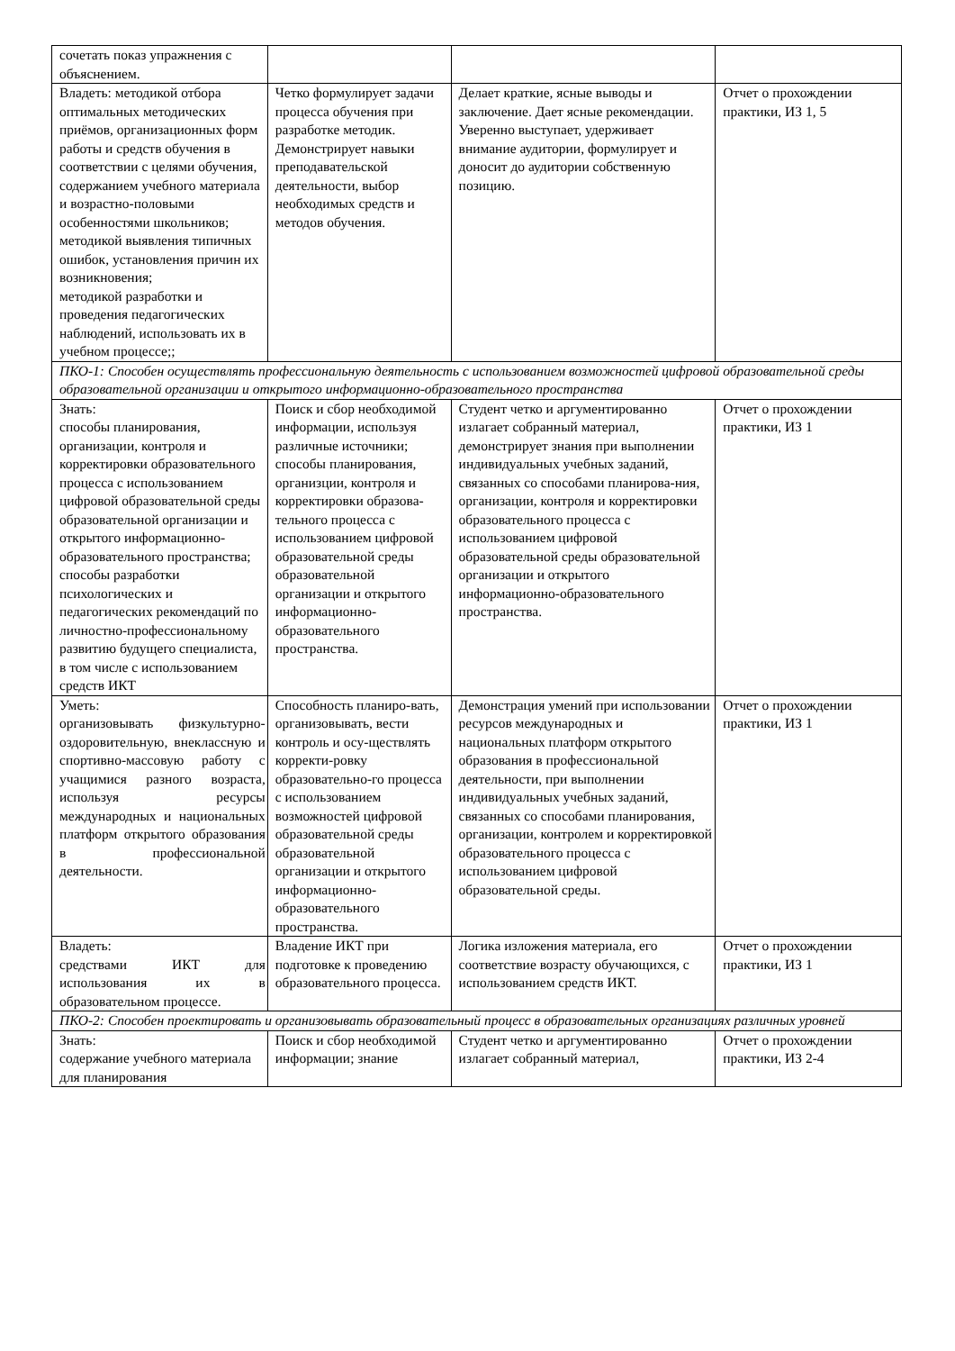| сочетать показ упражнения с объяснением. | | | |
| Владеть: методикой отбора оптимальных методических приёмов, организационных форм работы и средств обучения в соответствии с целями обучения, содержанием учебного материала и возрастно-половыми особенностями школьников; методикой выявления типичных ошибок, установления причин их возникновения; методикой разработки и проведения педагогических наблюдений, использовать их в учебном процессе;; | Четко формулирует задачи процесса обучения при разработке методик. Демонстрирует навыки преподавательской деятельности, выбор необходимых средств и методов обучения. | Делает краткие, ясные выводы и заключение. Дает ясные рекомендации. Уверенно выступает, удерживает внимание аудитории, формулирует и доносит до аудитории собственную позицию. | Отчет о прохождении практики, ИЗ 1, 5 |
| ПКО-1: Способен осуществлять профессиональную деятельность с использованием возможностей цифровой образовательной среды образовательной организации и открытого информационно-образовательного пространства | | | |
| Знать: способы планирования, организации, контроля и корректировки образовательного процесса с использованием цифровой образовательной среды образовательной организации и открытого информационно-образовательного пространства; способы разработки психологических и педагогических рекомендаций по личностно-профессиональному развитию будущего специалиста, в том числе с использованием средств ИКТ | Поиск и сбор необходимой информации, используя различные источники; способы планирования, организции, контроля и корректировки образова-тельного процесса с использованием цифровой образовательной среды образовательной организации и открытого информационно-образовательного пространства. | Студент четко и аргументированно излагает собранный материал, демонстрирует знания при выполнении индивидуальных учебных заданий, связанных со способами планирова-ния, организации, контроля и корректировки образовательного процесса с использованием цифровой образовательной среды образовательной организации и открытого информационно-образовательного пространства. | Отчет о прохождении практики, ИЗ 1 |
| Уметь: организовывать физкультурно-оздоровительную, внеклассную и спортивно-массовую работу с учащимися разного возраста, используя ресурсы международных и национальных платформ открытого образования в профессиональной деятельности. | Способность планиро-вать, организовывать, вести контроль и осу-ществлять корректи-ровку образовательно-го процесса с использованием возможностей цифровой образовательной среды образовательной организации и открытого информационно-образовательного пространства. | Демонстрация умений при использовании ресурсов международных и национальных платформ открытого образования в профессиональной деятельности, при выполнении индивидуальных учебных заданий, связанных со способами планирования, организации, контролем и корректировкой образовательного процесса с использованием цифровой образовательной среды. | Отчет о прохождении практики, ИЗ 1 |
| Владеть: средствами ИКТ для использования их в образовательном процессе. | Владение ИКТ при подготовке к проведению образовательного процесса. | Логика изложения материала, его соответствие возрасту обучающихся, с использованием средств ИКТ. | Отчет о прохождении практики, ИЗ 1 |
| ПКО-2: Способен проектировать и организовывать образовательный процесс в образовательных организациях различных уровней | | | |
| Знать: содержание учебного материала для планирования | Поиск и сбор необходимой информации; знание | Студент четко и аргументированно излагает собранный материал, | Отчет о прохождении практики, ИЗ 2-4 |